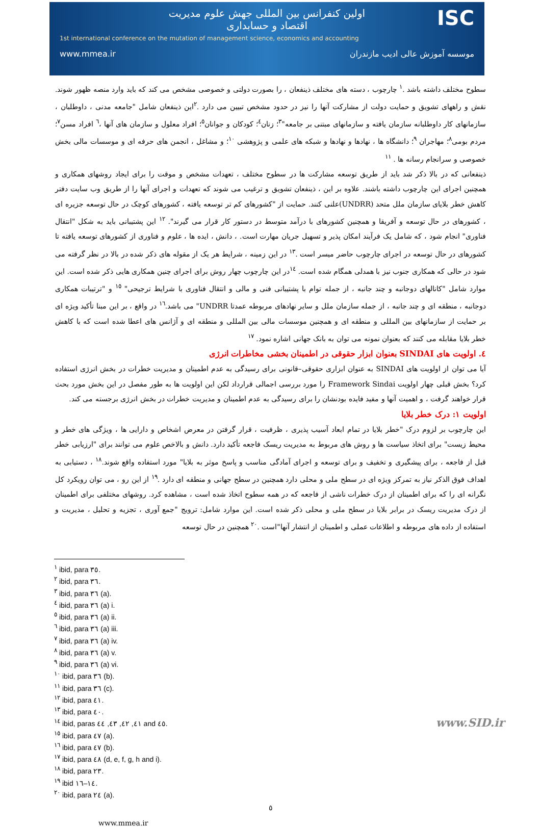ISC
اولین کنفرانس بین المللی جهش علوم مدیریت
اقتصاد و حسابداری
1st international conference on the mutation of management science, economics and accounting
www.mmea.ir موسسه آموزش عالی ادیب مازندران
سطوح مختلف داشته باشد .<sup>١</sup> چارچوب ، دسته های مختلف ذینفعان ، را بصورت دولتی و خصوصی مشخص می کند که باید وارد منصه ظهور شوند. نقش و راههای تشویق و حمایت دولت از مشارکت آنها را نیز در حدود مشخص تبیین می دارد .<sup>٢</sup>این ذینفعان شامل "جامعه مدنی ، داوطلبان ، سازمانهای کار داوطلبانه سازمان یافته و سازمانهای مبتنی بر جامعه"<sup>٣</sup>؛ زنان<sup>٤</sup>؛ کودکان و جوانان<sup>٥</sup>؛ افراد معلول و سازمان های آنها ،<sup>٦</sup> افراد مسن<sup>٧</sup>؛ مردم بومی<sup>٨</sup>؛ مهاجران <sup>٩</sup>؛ دانشگاه ها ، نهادها و نهادها و شبکه های علمی و پژوهشی <sup>١٠</sup>؛ و مشاغل ، انجمن های حرفه ای و موسسات مالی بخش خصوصی و سرانجام رسانه ها . <sup>١١</sup>
ذینفعانی که در بالا ذکر شد باید از طریق توسعه مشارکت ها در سطوح مختلف ، تعهدات مشخص و موقت را برای ایجاد روشهای همکاری و همچنین اجرای این چارچوب داشته باشند. علاوه بر این ، ذینفعان تشویق و ترغیب می شوند که تعهدات و اجرای آنها را از طریق وب سایت دفتر کاهش خطر بلایای سازمان ملل متحد (UNDRR)علنی کنند. حمایت از "کشورهای کم تر توسعه یافته ، کشورهای کوچک در حال توسعه جزیره ای ، کشورهای در حال توسعه و آفریقا و همچنین کشورهای با درآمد متوسط در دستور کار قرار می گیرند". <sup>١٢</sup> این پشتیبانی باید به شکل "انتقال فناوری" انجام شود ، که شامل یک فرآیند امکان پذیر و تسهیل جریان مهارت است. ، دانش ، ایده ها ، علوم و فناوری از کشورهای توسعه یافته تا کشورهای در حال توسعه در اجرای چارچوب حاضر میسر است .<sup>١٣</sup> در این زمینه ، شرایط هر یک از مقوله های ذکر شده در بالا در نظر گرفته می شود در حالی که همکاری جنوب نیز با همدلی همگام شده است. <sup>١٤</sup>در این چارچوب چهار روش برای اجرای چنین همکاری هایی ذکر شده است. این موارد شامل "کانالهای دوجانبه و چند جانبه ، از جمله توام با پشتیبانی فنی و مالی و انتقال فناوری با شرایط ترجیحی" <sup>١٥</sup> و "ترتیبات همکاری دوجانبه ، منطقه ای و چند جانبه ، از جمله سازمان ملل و سایر نهادهای مربوطه عمدتا UNDRR" می باشد.<sup>١٦</sup> در واقع ، بر این مبنا تأکید ویژه ای بر حمایت از سازمانهای بین المللی و منطقه ای و همچنین موسسات مالی بین المللی و منطقه ای و آژانس های اعطا شده است که با کاهش خطر بلایا مقابله می کنند که بعنوان نمونه می توان به بانک جهانی اشاره نمود. <sup>١٧</sup>
٤. اولویت های SINDAI بعنوان ابزار حقوقی در اطمینان بخشی مخاطرات انرژی
آیا می توان از اولویت های SINDAI به عنوان ابزاری حقوقی–قانونی برای رسیدگی به عدم اطمینان و مدیریت خطرات در بخش انرژی استفاده کرد؟ بخش قبلی چهار اولویت Framework Sindai را مورد بررسی اجمالی قرارداد لکن این اولویت ها به طور مفصل در این بخش مورد بحث قرار خواهند گرفت ، و اهمیت آنها و مفید فایده بودنشان را برای رسیدگی به عدم اطمینان و مدیریت خطرات در بخش انرژی برجسته می کند.
اولویت ١: درک خطر بلایا
این چارچوب بر لزوم درک "خطر بلایا در تمام ابعاد آسیب پذیری ، ظرفیت ، قرار گرفتن در معرض اشخاص و دارایی ها ، ویژگی های خطر و محیط زیست" برای اتخاذ سیاست ها و روش های مربوط به مدیریت ریسک فاجعه تأکید دارد. دانش و بالاخص علوم می توانند برای "ارزیابی خطر قبل از فاجعه ، برای پیشگیری و تخفیف و برای توسعه و اجرای آمادگی مناسب و پاسخ موثر به بلایا" مورد استفاده واقع شوند.<sup>١٨</sup> ، دستیابی به اهداف فوق الذکر نیاز به تمرکز ویژه ای در سطح ملی و محلی دارد همچنین در سطح جهانی و منطقه ای دارد .<sup>١٩</sup> از این رو ، می توان رویکرد کل نگرانه ای را که برای اطمینان از درک خطرات ناشی از فاجعه که در همه سطوح اتخاذ شده است ، مشاهده کرد. روشهای مختلفی برای اطمینان از درک مدیریت ریسک در برابر بلایا در سطح ملی و محلی ذکر شده است. این موارد شامل: ترویج "جمع آوری ، تجزیه و تحلیل ، مدیریت و استفاده از داده های مربوطه و اطلاعات عملی و اطمینان از انتشار آنها"است .<sup>٢٠</sup> همچنین در حال توسعه
<sup>١</sup> ibid, para ٣٥.
<sup>٢</sup> ibid, para ٣٦.
<sup>٣</sup> ibid, para ٣٦ (a).
<sup>٤</sup> ibid, para ٣٦ (a) i.
<sup>٥</sup> ibid, para ٣٦ (a) ii.
<sup>٦</sup> ibid, para ٣٦ (a) iii.
<sup>٧</sup> ibid, para ٣٦ (a) iv.
<sup>٨</sup> ibid, para ٣٦ (a) v.
<sup>٩</sup> ibid, para ٣٦ (a) vi.
<sup>١٠</sup> ibid, para ٣٦ (b).
<sup>١١</sup> ibid, para ٣٦ (c).
<sup>١٢</sup> ibid, para ٤١.
<sup>١٣</sup> ibid, para ٤٠.
<sup>١٤</sup> ibid, paras ٤١, ٤٢, ٤٣, ٤٤ and ٤٥.
<sup>١٥</sup> ibid, para ٤٧ (a).
<sup>١٦</sup> ibid, para ٤٧ (b).
<sup>١٧</sup> ibid, para ٤٨ (d, e, f, g, h and i).
<sup>١٨</sup> ibid, para ٢٣.
<sup>١٩</sup> ibid ١٤–١٦.
<sup>٢٠</sup> ibid, para ٢٤ (a).
٥
www.mmea.ir
www.SID.ir